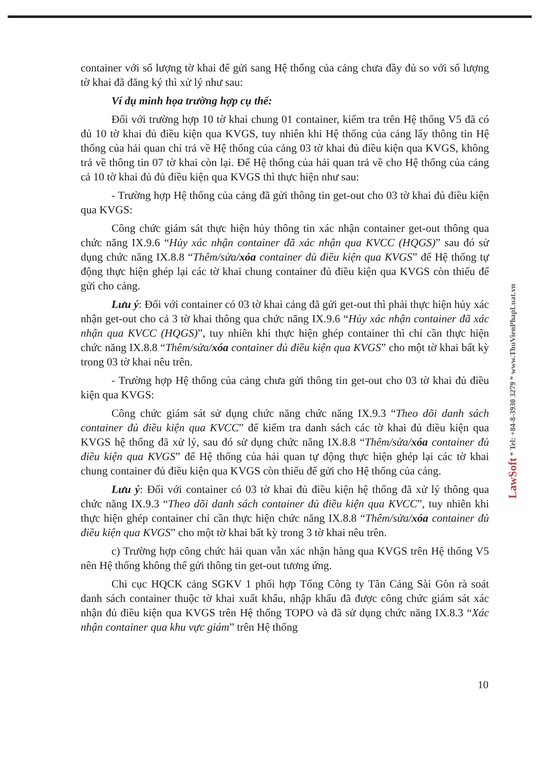container với số lượng tờ khai để gửi sang Hệ thống của cảng chưa đầy đủ so với số lượng tờ khai đã đăng ký thì xử lý như sau:
Ví dụ minh họa trường hợp cụ thể:
Đối với trường hợp 10 tờ khai chung 01 container, kiểm tra trên Hệ thống V5 đã có đủ 10 tờ khai đủ điều kiện qua KVGS, tuy nhiên khi Hệ thống của cảng lấy thông tin Hệ thống của hải quan chỉ trả về Hệ thống của cảng 03 tờ khai đủ điều kiện qua KVGS, không trả về thông tin 07 tờ khai còn lại. Để Hệ thống của hải quan trả về cho Hệ thống của cảng cả 10 tờ khai đủ đủ điều kiện qua KVGS thì thực hiện như sau:
- Trường hợp Hệ thống của cảng đã gửi thông tin get-out cho 03 tờ khai đủ điều kiện qua KVGS:
Công chức giám sát thực hiện hủy thông tin xác nhận container get-out thông qua chức năng IX.9.6 “Hủy xác nhận container đã xác nhận qua KVCC (HQGS)” sau đó sử dụng chức năng IX.8.8 “Thêm/sửa/xóa container đủ điều kiện qua KVGS” để Hệ thống tự động thực hiện ghép lại các tờ khai chung container đủ điều kiện qua KVGS còn thiếu để gửi cho cảng.
Lưu ý: Đối với container có 03 tờ khai cảng đã gửi get-out thì phải thực hiện hủy xác nhận get-out cho cả 3 tờ khai thông qua chức năng IX.9.6 “Hủy xác nhận container đã xác nhận qua KVCC (HQGS)”, tuy nhiên khi thực hiện ghép container thì chỉ cần thực hiện chức năng IX.8.8 “Thêm/sửa/xóa container đủ điều kiện qua KVGS” cho một tờ khai bất kỳ trong 03 tờ khai nêu trên.
- Trường hợp Hệ thống của cảng chưa gửi thông tin get-out cho 03 tờ khai đủ điều kiện qua KVGS:
Công chức giám sát sử dụng chức năng chức năng IX.9.3 “Theo dõi danh sách container đủ điều kiện qua KVCC” để kiểm tra danh sách các tờ khai đủ điều kiện qua KVGS hệ thống đã xử lý, sau đó sử dụng chức năng IX.8.8 “Thêm/sửa/xóa container đủ điều kiện qua KVGS” để Hệ thống của hải quan tự động thực hiện ghép lại các tờ khai chung container đủ điều kiện qua KVGS còn thiếu để gửi cho Hệ thống của cảng.
Lưu ý: Đối với container có 03 tờ khai đủ điều kiện hệ thống đã xử lý thông qua chức năng IX.9.3 “Theo dõi danh sách container đủ điều kiện qua KVCC”, tuy nhiên khi thực hiện ghép container chỉ cần thực hiện chức năng IX.8.8 “Thêm/sửa/xóa container đủ điều kiện qua KVGS” cho một tờ khai bất kỳ trong 3 tờ khai nêu trên.
c) Trường hợp công chức hải quan vẫn xác nhận hàng qua KVGS trên Hệ thống V5 nên Hệ thống không thể gửi thông tin get-out tương ứng.
Chi cục HQCK cảng SGKV 1 phối hợp Tổng Công ty Tân Cảng Sài Gòn rà soát danh sách container thuộc tờ khai xuất khẩu, nhập khẩu đã được công chức giám sát xác nhận đủ điều kiện qua KVGS trên Hệ thống TOPO và đã sử dụng chức năng IX.8.3 “Xác nhận container qua khu vực giám” trên Hệ thống
10
LawSoft * Tel: +84-8-3930 3279 * www.ThuVienPhapLuat.vn